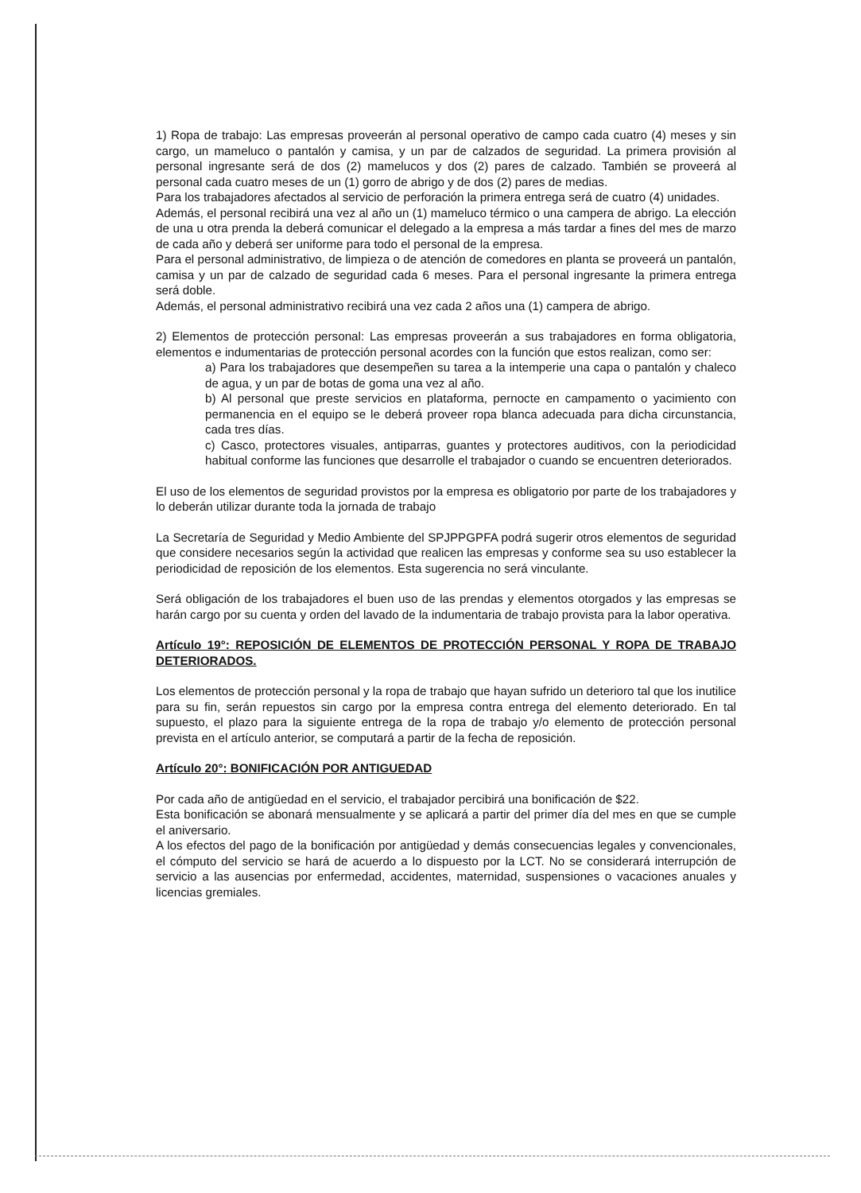1) Ropa de trabajo: Las empresas proveerán al personal operativo de campo cada cuatro (4) meses y sin cargo, un mameluco o pantalón y camisa, y un par de calzados de seguridad. La primera provisión al personal ingresante será de dos (2) mamelucos y dos (2) pares de calzado. También se proveerá al personal cada cuatro meses de un (1) gorro de abrigo y de dos (2) pares de medias.
Para los trabajadores afectados al servicio de perforación la primera entrega será de cuatro (4) unidades.
Además, el personal recibirá una vez al año un (1) mameluco térmico o una campera de abrigo. La elección de una u otra prenda la deberá comunicar el delegado a la empresa a más tardar a fines del mes de marzo de cada año y deberá ser uniforme para todo el personal de la empresa.
Para el personal administrativo, de limpieza o de atención de comedores en planta se proveerá un pantalón, camisa y un par de calzado de seguridad cada 6 meses. Para el personal ingresante la primera entrega será doble.
Además, el personal administrativo recibirá una vez cada 2 años una (1) campera de abrigo.
2) Elementos de protección personal: Las empresas proveerán a sus trabajadores en forma obligatoria, elementos e indumentarias de protección personal acordes con la función que estos realizan, como ser:
a) Para los trabajadores que desempeñen su tarea a la intemperie una capa o pantalón y chaleco de agua, y un par de botas de goma una vez al año.
b) Al personal que preste servicios en plataforma, pernocte en campamento o yacimiento con permanencia en el equipo se le deberá proveer ropa blanca adecuada para dicha circunstancia, cada tres días.
c) Casco, protectores visuales, antiparras, guantes y protectores auditivos, con la periodicidad habitual conforme las funciones que desarrolle el trabajador o cuando se encuentren deteriorados.
El uso de los elementos de seguridad provistos por la empresa es obligatorio por parte de los trabajadores y lo deberán utilizar durante toda la jornada de trabajo
La Secretaría de Seguridad y Medio Ambiente del SPJPPGPFA podrá sugerir otros elementos de seguridad que considere necesarios según la actividad que realicen las empresas y conforme sea su uso establecer la periodicidad de reposición de los elementos. Esta sugerencia no será vinculante.
Será obligación de los trabajadores el buen uso de las prendas y elementos otorgados y las empresas se harán cargo por su cuenta y orden del lavado de la indumentaria de trabajo provista para la labor operativa.
Artículo 19°: REPOSICIÓN DE ELEMENTOS DE PROTECCIÓN PERSONAL Y ROPA DE TRABAJO DETERIORADOS.
Los elementos de protección personal y la ropa de trabajo que hayan sufrido un deterioro tal que los inutilice para su fin, serán repuestos sin cargo por la empresa contra entrega del elemento deteriorado. En tal supuesto, el plazo para la siguiente entrega de la ropa de trabajo y/o elemento de protección personal prevista en el artículo anterior, se computará a partir de la fecha de reposición.
Artículo 20°: BONIFICACIÓN POR ANTIGUEDAD
Por cada año de antigüedad en el servicio, el trabajador percibirá una bonificación de $22.
Esta bonificación se abonará mensualmente y se aplicará a partir del primer día del mes en que se cumple el aniversario.
A los efectos del pago de la bonificación por antigüedad y demás consecuencias legales y convencionales, el cómputo del servicio se hará de acuerdo a lo dispuesto por la LCT. No se considerará interrupción de servicio a las ausencias por enfermedad, accidentes, maternidad, suspensiones o vacaciones anuales y licencias gremiales.